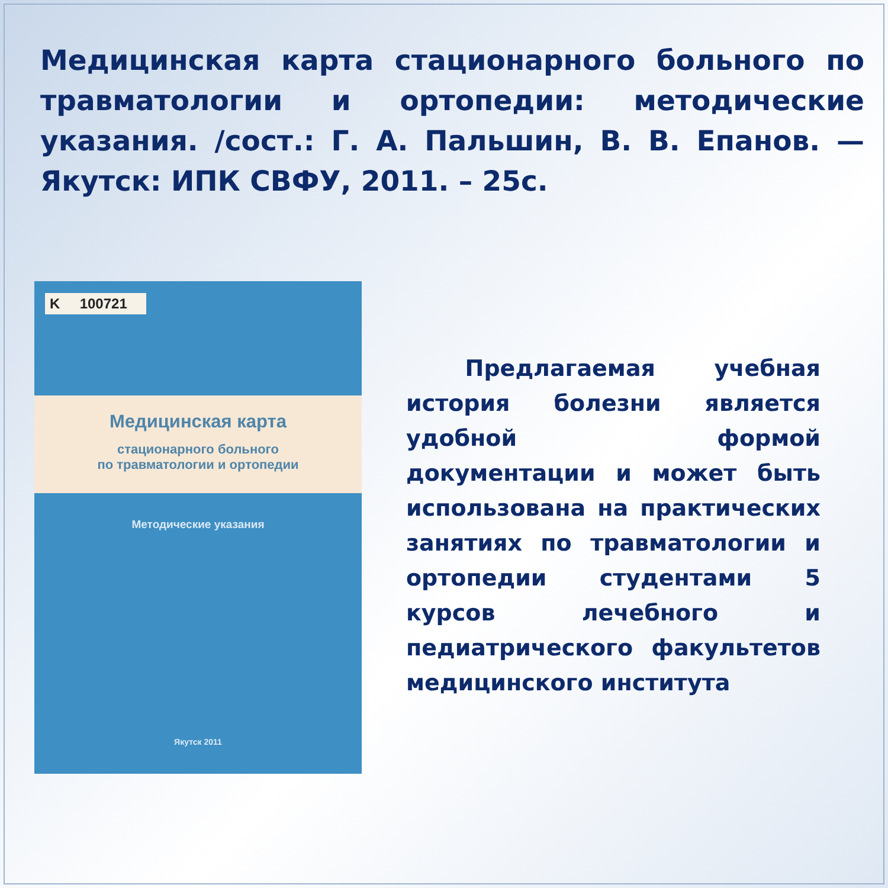Медицинская карта стационарного больного по травматологии и ортопедии: методические указания. /сост.: Г. А. Пальшин, В. В. Епанов. — Якутск: ИПК СВФУ, 2011. – 25с.
K 100721
Медицинская карта
стационарного больного
по травматологии и ортопедии
Методические указания
Якутск 2011
Предлагаемая учебная история болезни является удобной формой документации и может быть использована на практических занятиях по травматологии и ортопедии студентами 5 курсов лечебного и педиатрического факультетов медицинского института